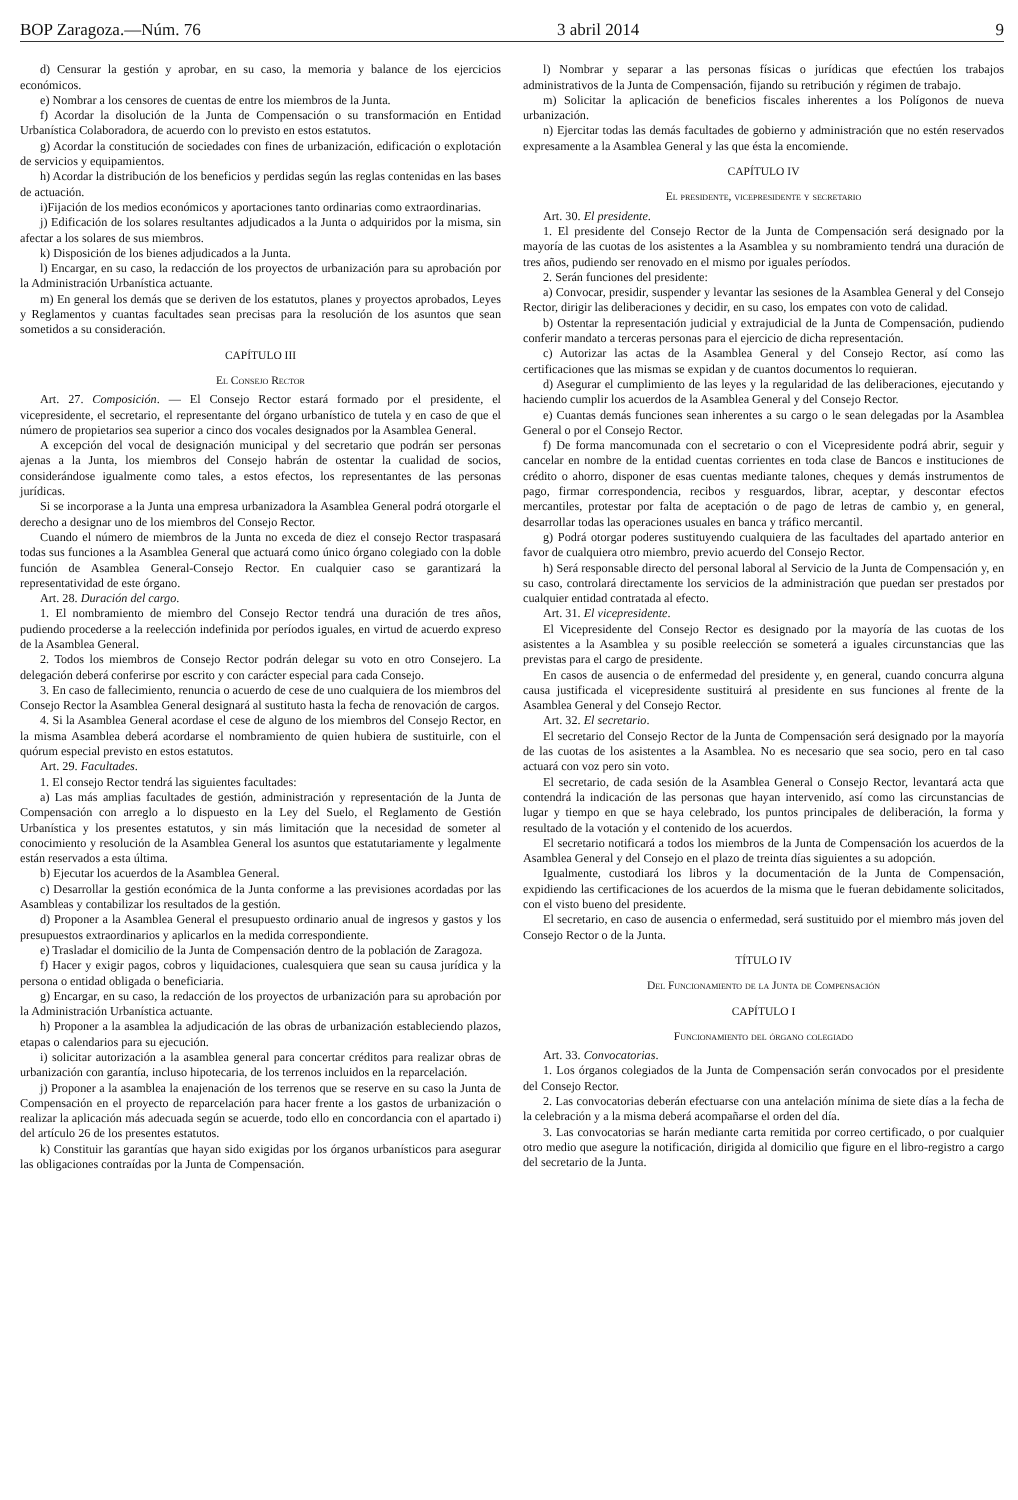BOP Zaragoza.—Núm. 76 3 abril 2014 9
d) Censurar la gestión y aprobar, en su caso, la memoria y balance de los ejercicios económicos.
e) Nombrar a los censores de cuentas de entre los miembros de la Junta.
f) Acordar la disolución de la Junta de Compensación o su transformación en Entidad Urbanística Colaboradora, de acuerdo con lo previsto en estos estatutos.
g) Acordar la constitución de sociedades con fines de urbanización, edificación o explotación de servicios y equipamientos.
h) Acordar la distribución de los beneficios y perdidas según las reglas contenidas en las bases de actuación.
i)Fijación de los medios económicos y aportaciones tanto ordinarias como extraordinarias.
j) Edificación de los solares resultantes adjudicados a la Junta o adquiridos por la misma, sin afectar a los solares de sus miembros.
k) Disposición de los bienes adjudicados a la Junta.
l) Encargar, en su caso, la redacción de los proyectos de urbanización para su aprobación por la Administración Urbanística actuante.
m) En general los demás que se deriven de los estatutos, planes y proyectos aprobados, Leyes y Reglamentos y cuantas facultades sean precisas para la resolución de los asuntos que sean sometidos a su consideración.
CAPÍTULO III
El Consejo Rector
Art. 27. Composición. — El Consejo Rector estará formado por el presidente, el vicepresidente, el secretario, el representante del órgano urbanístico de tutela y en caso de que el número de propietarios sea superior a cinco dos vocales designados por la Asamblea General.
A excepción del vocal de designación municipal y del secretario que podrán ser personas ajenas a la Junta, los miembros del Consejo habrán de ostentar la cualidad de socios, considerándose igualmente como tales, a estos efectos, los representantes de las personas jurídicas.
Si se incorporase a la Junta una empresa urbanizadora la Asamblea General podrá otorgarle el derecho a designar uno de los miembros del Consejo Rector.
Cuando el número de miembros de la Junta no exceda de diez el consejo Rector traspasará todas sus funciones a la Asamblea General que actuará como único órgano colegiado con la doble función de Asamblea General-Consejo Rector. En cualquier caso se garantizará la representatividad de este órgano.
Art. 28. Duración del cargo.
1. El nombramiento de miembro del Consejo Rector tendrá una duración de tres años, pudiendo procederse a la reelección indefinida por períodos iguales, en virtud de acuerdo expreso de la Asamblea General.
2. Todos los miembros de Consejo Rector podrán delegar su voto en otro Consejero. La delegación deberá conferirse por escrito y con carácter especial para cada Consejo.
3. En caso de fallecimiento, renuncia o acuerdo de cese de uno cualquiera de los miembros del Consejo Rector la Asamblea General designará al sustituto hasta la fecha de renovación de cargos.
4. Si la Asamblea General acordase el cese de alguno de los miembros del Consejo Rector, en la misma Asamblea deberá acordarse el nombramiento de quien hubiera de sustituirle, con el quórum especial previsto en estos estatutos.
Art. 29. Facultades.
1. El consejo Rector tendrá las siguientes facultades:
a) Las más amplias facultades de gestión, administración y representación de la Junta de Compensación con arreglo a lo dispuesto en la Ley del Suelo, el Reglamento de Gestión Urbanística y los presentes estatutos, y sin más limitación que la necesidad de someter al conocimiento y resolución de la Asamblea General los asuntos que estatutariamente y legalmente están reservados a esta última.
b) Ejecutar los acuerdos de la Asamblea General.
c) Desarrollar la gestión económica de la Junta conforme a las previsiones acordadas por las Asambleas y contabilizar los resultados de la gestión.
d) Proponer a la Asamblea General el presupuesto ordinario anual de ingresos y gastos y los presupuestos extraordinarios y aplicarlos en la medida correspondiente.
e) Trasladar el domicilio de la Junta de Compensación dentro de la población de Zaragoza.
f) Hacer y exigir pagos, cobros y liquidaciones, cualesquiera que sean su causa jurídica y la persona o entidad obligada o beneficiaria.
g) Encargar, en su caso, la redacción de los proyectos de urbanización para su aprobación por la Administración Urbanística actuante.
h) Proponer a la asamblea la adjudicación de las obras de urbanización estableciendo plazos, etapas o calendarios para su ejecución.
i) solicitar autorización a la asamblea general para concertar créditos para realizar obras de urbanización con garantía, incluso hipotecaria, de los terrenos incluidos en la reparcelación.
j) Proponer a la asamblea la enajenación de los terrenos que se reserve en su caso la Junta de Compensación en el proyecto de reparcelación para hacer frente a los gastos de urbanización o realizar la aplicación más adecuada según se acuerde, todo ello en concordancia con el apartado i) del artículo 26 de los presentes estatutos.
k) Constituir las garantías que hayan sido exigidas por los órganos urbanísticos para asegurar las obligaciones contraídas por la Junta de Compensación.
l) Nombrar y separar a las personas físicas o jurídicas que efectúen los trabajos administrativos de la Junta de Compensación, fijando su retribución y régimen de trabajo.
m) Solicitar la aplicación de beneficios fiscales inherentes a los Polígonos de nueva urbanización.
n) Ejercitar todas las demás facultades de gobierno y administración que no estén reservados expresamente a la Asamblea General y las que ésta la encomiende.
CAPÍTULO IV
El presidente, vicepresidente y secretario
Art. 30. El presidente.
1. El presidente del Consejo Rector de la Junta de Compensación será designado por la mayoría de las cuotas de los asistentes a la Asamblea y su nombramiento tendrá una duración de tres años, pudiendo ser renovado en el mismo por iguales períodos.
2. Serán funciones del presidente:
a) Convocar, presidir, suspender y levantar las sesiones de la Asamblea General y del Consejo Rector, dirigir las deliberaciones y decidir, en su caso, los empates con voto de calidad.
b) Ostentar la representación judicial y extrajudicial de la Junta de Compensación, pudiendo conferir mandato a terceras personas para el ejercicio de dicha representación.
c) Autorizar las actas de la Asamblea General y del Consejo Rector, así como las certificaciones que las mismas se expidan y de cuantos documentos lo requieran.
d) Asegurar el cumplimiento de las leyes y la regularidad de las deliberaciones, ejecutando y haciendo cumplir los acuerdos de la Asamblea General y del Consejo Rector.
e) Cuantas demás funciones sean inherentes a su cargo o le sean delegadas por la Asamblea General o por el Consejo Rector.
f) De forma mancomunada con el secretario o con el Vicepresidente podrá abrir, seguir y cancelar en nombre de la entidad cuentas corrientes en toda clase de Bancos e instituciones de crédito o ahorro, disponer de esas cuentas mediante talones, cheques y demás instrumentos de pago, firmar correspondencia, recibos y resguardos, librar, aceptar, y descontar efectos mercantiles, protestar por falta de aceptación o de pago de letras de cambio y, en general, desarrollar todas las operaciones usuales en banca y tráfico mercantil.
g) Podrá otorgar poderes sustituyendo cualquiera de las facultades del apartado anterior en favor de cualquiera otro miembro, previo acuerdo del Consejo Rector.
h) Será responsable directo del personal laboral al Servicio de la Junta de Compensación y, en su caso, controlará directamente los servicios de la administración que puedan ser prestados por cualquier entidad contratada al efecto.
Art. 31. El vicepresidente.
El Vicepresidente del Consejo Rector es designado por la mayoría de las cuotas de los asistentes a la Asamblea y su posible reelección se someterá a iguales circunstancias que las previstas para el cargo de presidente.
En casos de ausencia o de enfermedad del presidente y, en general, cuando concurra alguna causa justificada el vicepresidente sustituirá al presidente en sus funciones al frente de la Asamblea General y del Consejo Rector.
Art. 32. El secretario.
El secretario del Consejo Rector de la Junta de Compensación será designado por la mayoría de las cuotas de los asistentes a la Asamblea. No es necesario que sea socio, pero en tal caso actuará con voz pero sin voto.
El secretario, de cada sesión de la Asamblea General o Consejo Rector, levantará acta que contendrá la indicación de las personas que hayan intervenido, así como las circunstancias de lugar y tiempo en que se haya celebrado, los puntos principales de deliberación, la forma y resultado de la votación y el contenido de los acuerdos.
El secretario notificará a todos los miembros de la Junta de Compensación los acuerdos de la Asamblea General y del Consejo en el plazo de treinta días siguientes a su adopción.
Igualmente, custodiará los libros y la documentación de la Junta de Compensación, expidiendo las certificaciones de los acuerdos de la misma que le fueran debidamente solicitados, con el visto bueno del presidente.
El secretario, en caso de ausencia o enfermedad, será sustituido por el miembro más joven del Consejo Rector o de la Junta.
TÍTULO IV
Del Funcionamiento de la Junta de Compensación
CAPÍTULO I
Funcionamiento del órgano colegiado
Art. 33. Convocatorias.
1. Los órganos colegiados de la Junta de Compensación serán convocados por el presidente del Consejo Rector.
2. Las convocatorias deberán efectuarse con una antelación mínima de siete días a la fecha de la celebración y a la misma deberá acompañarse el orden del día.
3. Las convocatorias se harán mediante carta remitida por correo certificado, o por cualquier otro medio que asegure la notificación, dirigida al domicilio que figure en el libro-registro a cargo del secretario de la Junta.